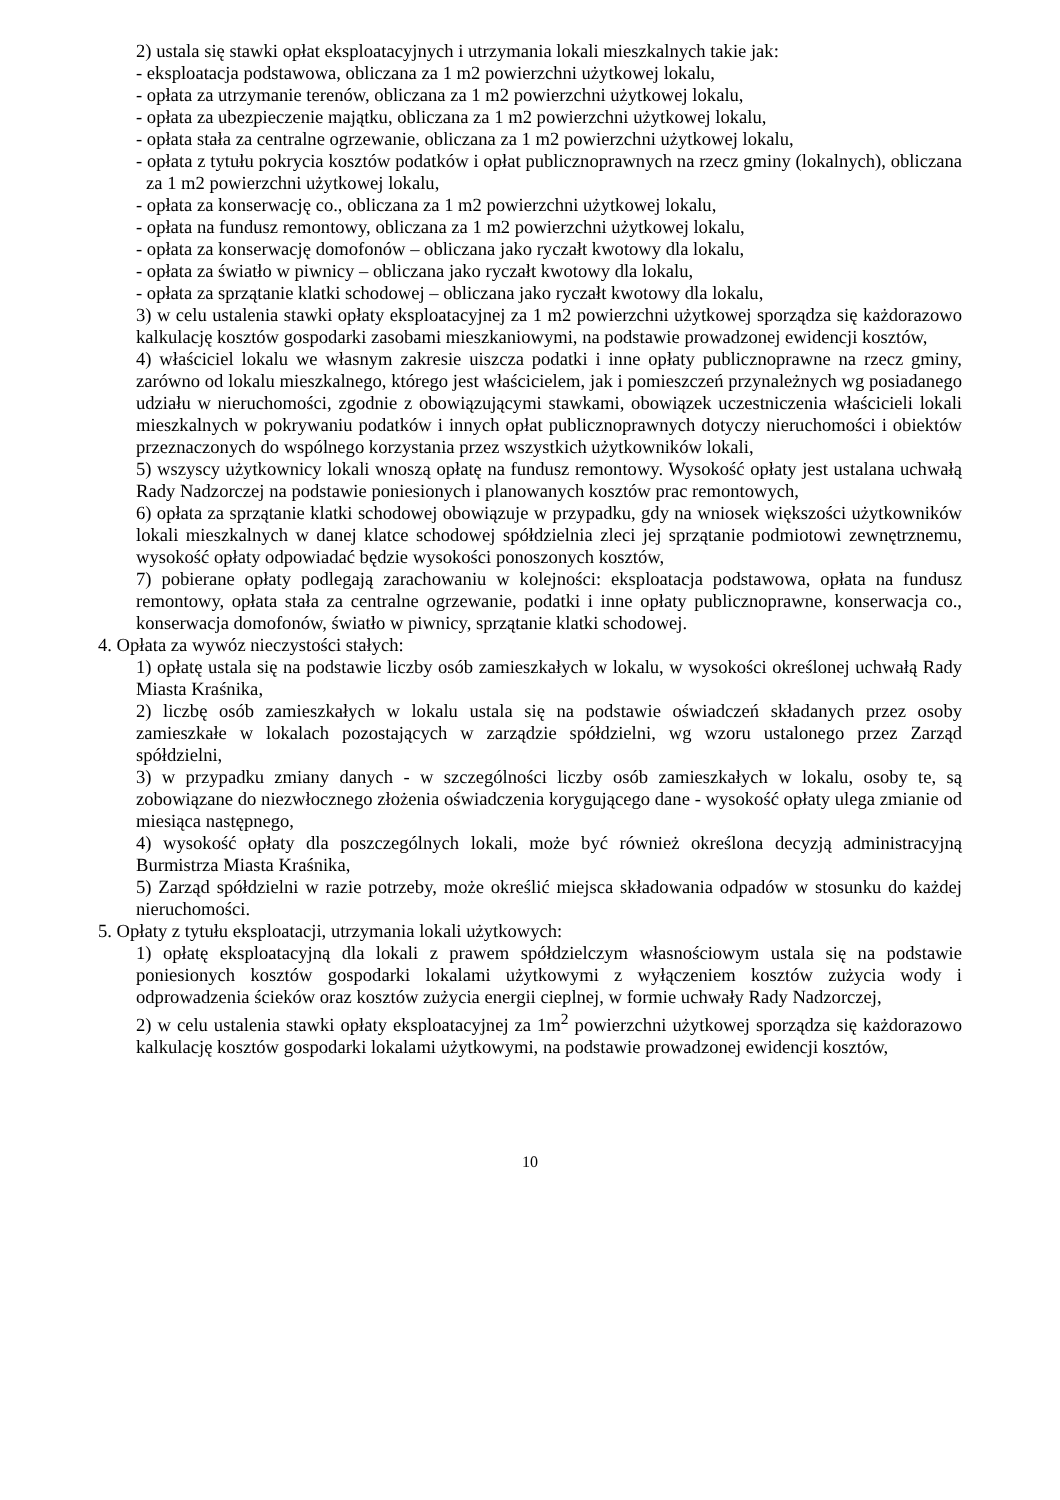2) ustala się stawki opłat eksploatacyjnych i utrzymania lokali mieszkalnych takie jak:
- eksploatacja podstawowa, obliczana za 1 m2 powierzchni użytkowej lokalu,
- opłata za utrzymanie terenów, obliczana za 1 m2 powierzchni użytkowej lokalu,
- opłata za ubezpieczenie majątku, obliczana za 1 m2 powierzchni użytkowej lokalu,
- opłata stała za centralne ogrzewanie, obliczana za 1 m2 powierzchni użytkowej lokalu,
- opłata z tytułu pokrycia kosztów podatków i opłat publicznoprawnych na rzecz gminy (lokalnych), obliczana za 1 m2 powierzchni użytkowej lokalu,
- opłata za konserwację co., obliczana za 1 m2 powierzchni użytkowej lokalu,
- opłata na fundusz remontowy, obliczana za 1 m2 powierzchni użytkowej lokalu,
- opłata za konserwację domofonów – obliczana jako ryczałt kwotowy dla lokalu,
- opłata za światło w piwnicy – obliczana jako ryczałt kwotowy dla lokalu,
- opłata za sprzątanie klatki schodowej – obliczana jako ryczałt kwotowy dla lokalu,
3) w celu ustalenia stawki opłaty eksploatacyjnej za 1 m2 powierzchni użytkowej sporządza się każdorazowo kalkulację kosztów gospodarki zasobami mieszkaniowymi, na podstawie prowadzonej ewidencji kosztów,
4) właściciel lokalu we własnym zakresie uiszcza podatki i inne opłaty publicznoprawne na rzecz gminy, zarówno od lokalu mieszkalnego, którego jest właścicielem, jak i pomieszczeń przynależnych wg posiadanego udziału w nieruchomości, zgodnie z obowiązującymi stawkami, obowiązek uczestniczenia właścicieli lokali mieszkalnych w pokrywaniu podatków i innych opłat publicznoprawnych dotyczy nieruchomości i obiektów przeznaczonych do wspólnego korzystania przez wszystkich użytkowników lokali,
5) wszyscy użytkownicy lokali wnoszą opłatę na fundusz remontowy. Wysokość opłaty jest ustalana uchwałą Rady Nadzorczej na podstawie poniesionych i planowanych kosztów prac remontowych,
6) opłata za sprzątanie klatki schodowej obowiązuje w przypadku, gdy na wniosek większości użytkowników lokali mieszkalnych w danej klatce schodowej spółdzielnia zleci jej sprzątanie podmiotowi zewnętrznemu, wysokość opłaty odpowiadać będzie wysokości ponoszonych kosztów,
7) pobierane opłaty podlegają zarachowaniu w kolejności: eksploatacja podstawowa, opłata na fundusz remontowy, opłata stała za centralne ogrzewanie, podatki i inne opłaty publicznoprawne, konserwacja co., konserwacja domofonów, światło w piwnicy, sprzątanie klatki schodowej.
4. Opłata za wywóz nieczystości stałych:
1) opłatę ustala się na podstawie liczby osób zamieszkałych w lokalu, w wysokości określonej uchwałą Rady Miasta Kraśnika,
2) liczbę osób zamieszkałych w lokalu ustala się na podstawie oświadczeń składanych przez osoby zamieszkałe w lokalach pozostających w zarządzie spółdzielni, wg wzoru ustalonego przez Zarząd spółdzielni,
3) w przypadku zmiany danych - w szczególności liczby osób zamieszkałych w lokalu, osoby te, są zobowiązane do niezwłocznego złożenia oświadczenia korygującego dane - wysokość opłaty ulega zmianie od miesiąca następnego,
4) wysokość opłaty dla poszczególnych lokali, może być również określona decyzją administracyjną Burmistrza Miasta Kraśnika,
5) Zarząd spółdzielni w razie potrzeby, może określić miejsca składowania odpadów w stosunku do każdej nieruchomości.
5. Opłaty z tytułu eksploatacji, utrzymania lokali użytkowych:
1) opłatę eksploatacyjną dla lokali z prawem spółdzielczym własnościowym ustala się na podstawie poniesionych kosztów gospodarki lokalami użytkowymi z wyłączeniem kosztów zużycia wody i odprowadzenia ścieków oraz kosztów zużycia energii cieplnej, w formie uchwały Rady Nadzorczej,
2) w celu ustalenia stawki opłaty eksploatacyjnej za 1m<sup>2</sup> powierzchni użytkowej sporządza się każdorazowo kalkulację kosztów gospodarki lokalami użytkowymi, na podstawie prowadzonej ewidencji kosztów,
10